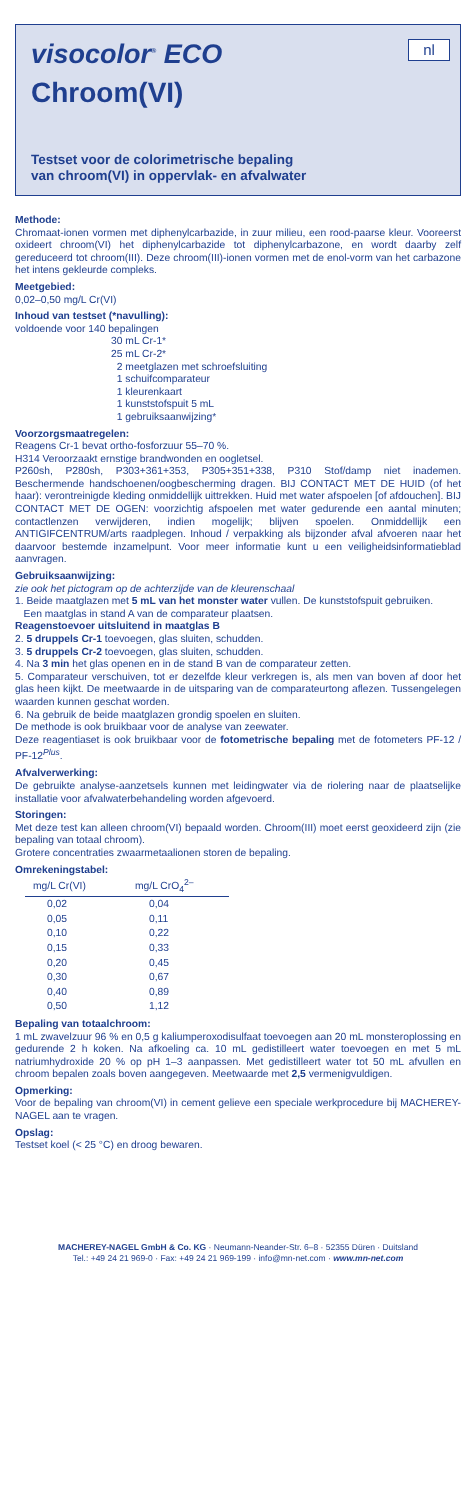visocolor<sup>®</sup> ECO
nl
Chroom(VI)
Testset voor de colorimetrische bepaling
van chroom(VI) in oppervlak- en afvalwater
Methode:
Chromaat-ionen vormen met diphenylcarbazide, in zuur milieu, een rood-paarse kleur. Vooreerst oxideert chroom(VI) het diphenylcarbazide tot diphenylcarbazone, en wordt daarby zelf gereduceerd tot chroom(III). Deze chroom(III)-ionen vormen met de enol-vorm van het carbazone het intens gekleurde compleks.
Meetgebied:
0,02–0,50 mg/L Cr(VI)
Inhoud van testset (*navulling):
voldoende voor 140 bepalingen
30 mL Cr-1*
25 mL Cr-2*
2 meetglazen met schroefsluiting
1 schuifcomparateur
1 kleurenkaart
1 kunststofspuit 5 mL
1 gebruiksaanwijzing*
Voorzorgsmaatregelen:
Reagens Cr-1 bevat ortho-fosforzuur 55–70 %.
H314 Veroorzaakt ernstige brandwonden en oogletsel.
P260sh, P280sh, P303+361+353, P305+351+338, P310 Stof/damp niet inademen. Beschermende handschoenen/oogbescherming dragen. BIJ CONTACT MET DE HUID (of het haar): verontreinigde kleding onmiddellijk uittrekken. Huid met water afspoelen [of afdouchen]. BIJ CONTACT MET DE OGEN: voorzichtig afspoelen met water gedurende een aantal minuten; contactlenzen verwijderen, indien mogelijk; blijven spoelen. Onmiddellijk een ANTIGIFCENTRUM/arts raadplegen. Inhoud / verpakking als bijzonder afval afvoeren naar het daarvoor bestemde inzamelpunt. Voor meer informatie kunt u een veiligheidsinformatieblad aanvragen.
Gebruiksaanwijzing:
zie ook het pictogram op de achterzijde van de kleurenschaal
1. Beide maatglazen met 5 mL van het monster water vullen. De kunststofspuit gebruiken.
Een maatglas in stand A van de comparateur plaatsen.
Reagenstoevoer uitsluitend in maatglas B
2. 5 druppels Cr-1 toevoegen, glas sluiten, schudden.
3. 5 druppels Cr-2 toevoegen, glas sluiten, schudden.
4. Na 3 min het glas openen en in de stand B van de comparateur zetten.
5. Comparateur verschuiven, tot er dezelfde kleur verkregen is, als men van boven af door het glas heen kijkt. De meetwaarde in de uitsparing van de comparateurtong aflezen. Tussengelegen waarden kunnen geschat worden.
6. Na gebruik de beide maatglazen grondig spoelen en sluiten.
De methode is ook bruikbaar voor de analyse van zeewater.
Deze reagentiaset is ook bruikbaar voor de fotometrische bepaling met de fotometers PF-12 / PF-12<sup>Plus</sup>.
Afvalverwerking:
De gebruikte analyse-aanzetsels kunnen met leidingwater via de riolering naar de plaatselijke installatie voor afvalwaterbehandeling worden afgevoerd.
Storingen:
Met deze test kan alleen chroom(VI) bepaald worden. Chroom(III) moet eerst geoxideerd zijn (zie bepaling van totaal chroom).
Grotere concentraties zwaarmetaalionen storen de bepaling.
Omrekeningstabel:
| mg/L Cr(VI) | mg/L CrO<sub>4</sub><sup>2–</sup> |
| --- | --- |
| 0,02 | 0,04 |
| 0,05 | 0,11 |
| 0,10 | 0,22 |
| 0,15 | 0,33 |
| 0,20 | 0,45 |
| 0,30 | 0,67 |
| 0,40 | 0,89 |
| 0,50 | 1,12 |
Bepaling van totaalchroom:
1 mL zwavelzuur 96 % en 0,5 g kaliumperoxodisulfaat toevoegen aan 20 mL monsteroplossing en gedurende 2 h koken. Na afkoeling ca. 10 mL gedistilleert water toevoegen en met 5 mL natriumhydroxide 20 % op pH 1–3 aanpassen. Met gedistilleert water tot 50 mL afvullen en chroom bepalen zoals boven aangegeven. Meetwaarde met 2,5 vermenigvuldigen.
Opmerking:
Voor de bepaling van chroom(VI) in cement gelieve een speciale werkprocedure bij MACHEREY-NAGEL aan te vragen.
Opslag:
Testset koel (< 25 °C) en droog bewaren.
MACHEREY-NAGEL GmbH & Co. KG · Neumann-Neander-Str. 6–8 · 52355 Düren · Duitsland
Tel.: +49 24 21 969-0 · Fax: +49 24 21 969-199 · info@mn-net.com · www.mn-net.com